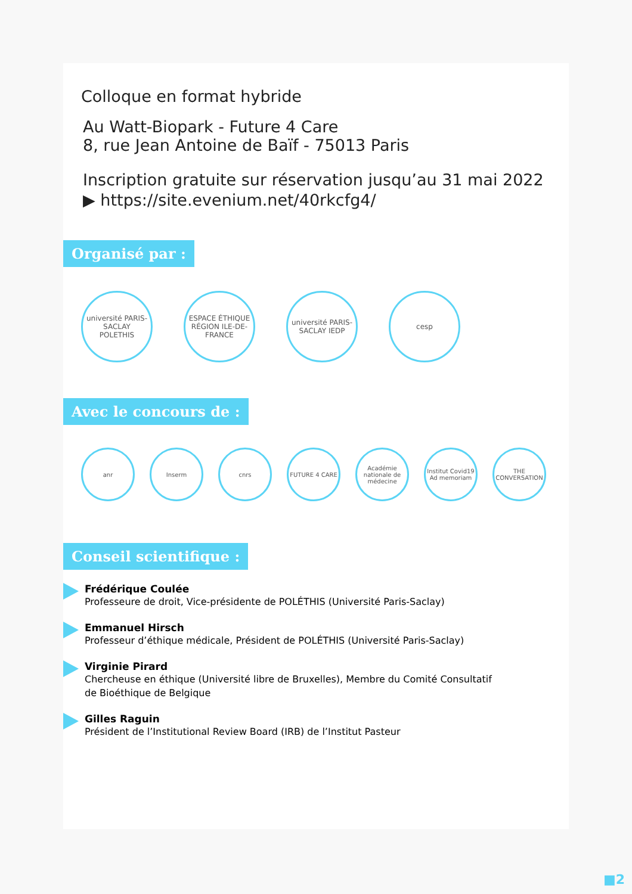Colloque en format hybride
Au Watt-Biopark - Future 4 Care
8, rue Jean Antoine de Baïf - 75013 Paris
Inscription gratuite sur réservation jusqu’au 31 mai 2022
▶ https://site.evenium.net/40rkcfg4/
Organisé par :
université PARIS-SACLAY
POLETHIS
ESPACE ÉTHIQUE RÉGION ILE-DE-FRANCE
université PARIS-SACLAY IEDP
cesp
Avec le concours de :
anr Inserm cnrs FUTURE 4 CARE Académie nationale de médecine
Institut Covid19 Ad memoriam
THE CONVERSATION
Conseil scientifique :
Frédérique Coulée
Professeure de droit, Vice-présidente de POLÉTHIS (Université Paris-Saclay)
Emmanuel Hirsch
Professeur d’éthique médicale, Président de POLÉTHIS (Université Paris-Saclay)
Virginie Pirard
Chercheuse en éthique (Université libre de Bruxelles), Membre du Comité Consultatif
de Bioéthique de Belgique
Gilles Raguin
Président de l’Institutional Review Board (IRB) de l’Institut Pasteur
■2